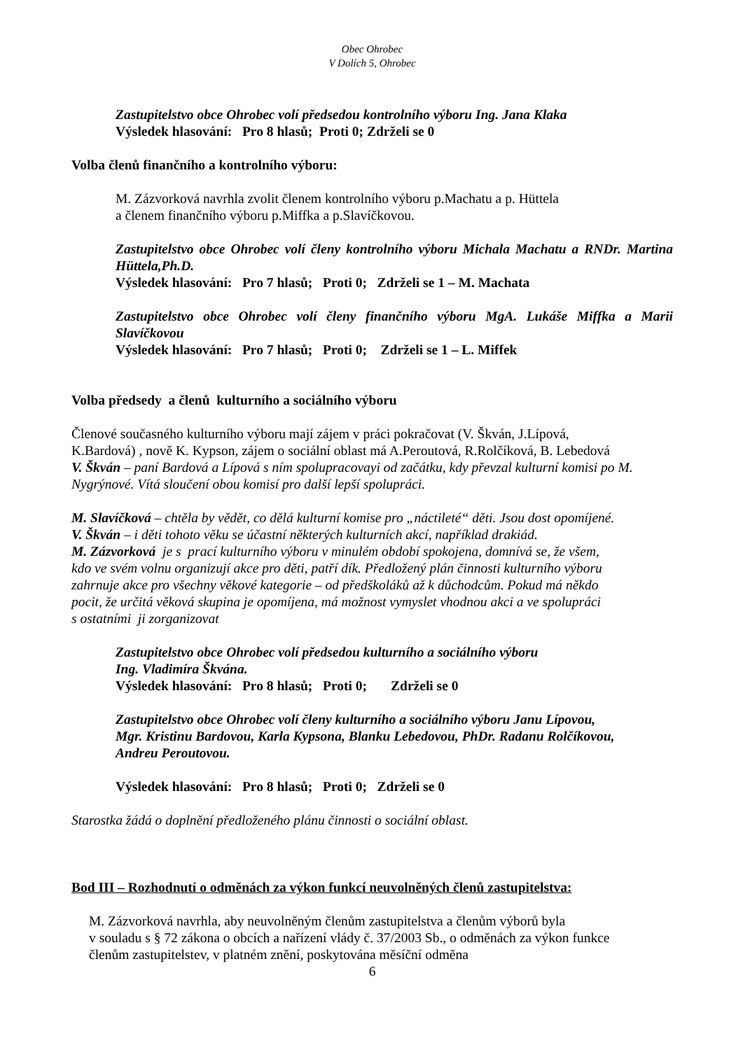Obec Ohrobec
V Dolích 5, Ohrobec
Zastupitelstvo obce Ohrobec volí předsedou kontrolního výboru Ing. Jana Klaka
Výsledek hlasování: Pro 8 hlasů; Proti 0; Zdrželi se 0
Volba členů finančního a kontrolního výboru:
M. Zázvorková navrhla zvolit členem kontrolního výboru p.Machatu a p. Hüttela
a členem finančního výboru p.Miffka a p.Slavíčkovou.
Zastupitelstvo obce Ohrobec volí členy kontrolního výboru Michala Machatu a RNDr. Martina Hüttela,Ph.D.
Výsledek hlasování: Pro 7 hlasů; Proti 0; Zdrželi se 1 – M. Machata
Zastupitelstvo obce Ohrobec volí členy finančního výboru MgA. Lukáše Miffka a Marii Slavíčkovou
Výsledek hlasování: Pro 7 hlasů; Proti 0; Zdrželi se 1 – L. Miffek
Volba předsedy a členů kulturního a sociálního výboru
Členové současného kulturního výboru mají zájem v práci pokračovat (V. Škván, J.Lípová,
K.Bardová) , nově K. Kypson, zájem o sociální oblast má A.Peroutová, R.Rolčíková, B. Lebedová
V. Škván – paní Bardová a Lípová s ním spolupracovayi od začátku, kdy převzal kulturní komisi po M. Nygrýnové. Vítá sloučení obou komisí pro další lepší spolupráci.
M. Slavíčková – chtěla by vědět, co dělá kulturní komise pro „náctileté“ děti. Jsou dost opomíjené.
V. Škván – i děti tohoto věku se účastní některých kulturních akcí, například drakiád.
M. Zázvorková je s prací kulturního výboru v minulém období spokojena, domnívá se, že všem,
kdo ve svém volnu organizují akce pro děti, patří dík. Předložený plán činnosti kulturního výboru
zahrnuje akce pro všechny věkové kategorie – od předškoláků až k důchodcům. Pokud má někdo
pocit, že určitá věková skupina je opomíjena, má možnost vymyslet vhodnou akci a ve spolupráci
s ostatními ji zorganizovat
Zastupitelstvo obce Ohrobec volí předsedou kulturního a sociálního výboru
Ing. Vladimíra Škvána.
Výsledek hlasování: Pro 8 hlasů; Proti 0; Zdrželi se 0
Zastupitelstvo obce Ohrobec volí členy kulturního a sociálního výboru Janu Lípovou,
Mgr. Kristinu Bardovou, Karla Kypsona, Blanku Lebedovou, PhDr. Radanu Rolčíkovou,
Andreu Peroutovou.
Výsledek hlasování: Pro 8 hlasů; Proti 0; Zdrželi se 0
Starostka žádá o doplnění předloženého plánu činnosti o sociální oblast.
Bod III – Rozhodnutí o odměnách za výkon funkcí neuvolněných členů zastupitelstva:
M. Zázvorková navrhla, aby neuvolněným členům zastupitelstva a členům výborů byla
v souladu s § 72 zákona o obcích a nařízení vlády č. 37/2003 Sb., o odměnách za výkon funkce
členům zastupitelstev, v platném znění, poskytována měsíční odměna
6